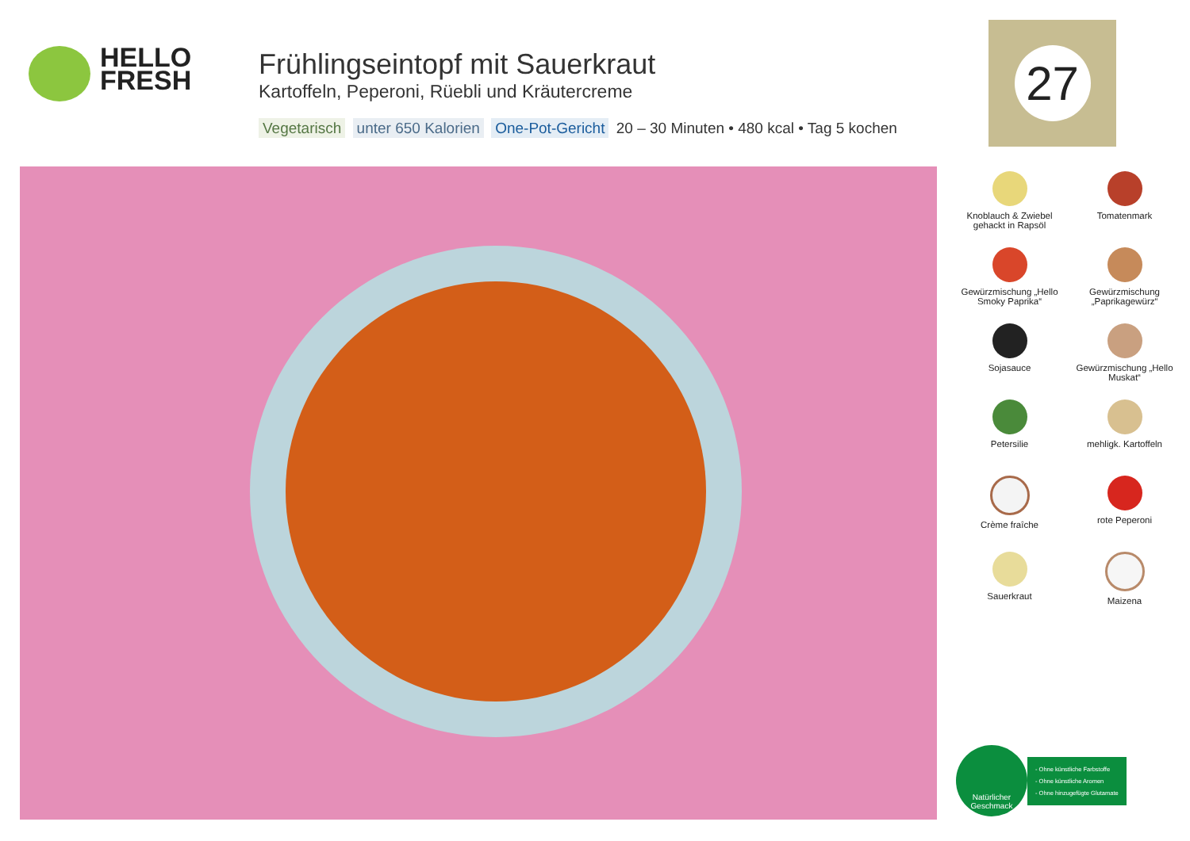HELLO
FRESH
Frühlingseintopf mit Sauerkraut
Kartoffeln, Peperoni, Rüebli und Kräutercreme
Vegetarisch unter 650 Kalorien One-Pot-Gericht 20 – 30 Minuten • 480 kcal • Tag 5 kochen
27
Knoblauch & Zwiebel gehackt in Rapsöl
Tomatenmark
Gewürzmischung „Hello Smoky Paprika“
Gewürzmischung „Paprikagewürz“
Sojasauce
Gewürzmischung „Hello Muskat“
Petersilie
mehligk. Kartoffeln
Crème fraîche
rote Peperoni
Sauerkraut
Maizena
Natürlicher
Geschmack
- Ohne künstliche Farbstoffe
- Ohne künstliche Aromen
- Ohne hinzugefügte Glutamate